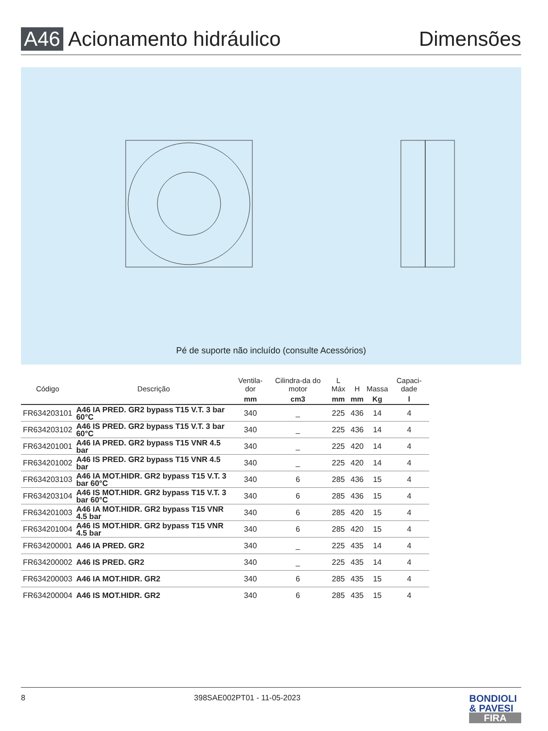A46 Acionamento hidráulico Dimensões
Pé de suporte não incluído (consulte Acessórios)
| Código | Descrição | Ventila-dor | Cilindra-da do motor | L Máx | H | Massa | Capaci-dade |
| --- | --- | --- | --- | --- | --- | --- | --- |
| | | mm | cm3 | mm | mm | Kg | l |
| FR634203101 | A46 IA PRED. GR2 bypass T15 V.T. 3 bar 60°C | 340 | _ | 225 | 436 | 14 | 4 |
| FR634203102 | A46 IS PRED. GR2 bypass T15 V.T. 3 bar 60°C | 340 | _ | 225 | 436 | 14 | 4 |
| FR634201001 | A46 IA PRED. GR2 bypass T15 VNR 4.5 bar | 340 | _ | 225 | 420 | 14 | 4 |
| FR634201002 | A46 IS PRED. GR2 bypass T15 VNR 4.5 bar | 340 | _ | 225 | 420 | 14 | 4 |
| FR634203103 | A46 IA MOT.HIDR. GR2 bypass T15 V.T. 3 bar 60°C | 340 | 6 | 285 | 436 | 15 | 4 |
| FR634203104 | A46 IS MOT.HIDR. GR2 bypass T15 V.T. 3 bar 60°C | 340 | 6 | 285 | 436 | 15 | 4 |
| FR634201003 | A46 IA MOT.HIDR. GR2 bypass T15 VNR 4.5 bar | 340 | 6 | 285 | 420 | 15 | 4 |
| FR634201004 | A46 IS MOT.HIDR. GR2 bypass T15 VNR 4.5 bar | 340 | 6 | 285 | 420 | 15 | 4 |
| FR634200001 | A46 IA PRED. GR2 | 340 | _ | 225 | 435 | 14 | 4 |
| FR634200002 | A46 IS PRED. GR2 | 340 | _ | 225 | 435 | 14 | 4 |
| FR634200003 | A46 IA MOT.HIDR. GR2 | 340 | 6 | 285 | 435 | 15 | 4 |
| FR634200004 | A46 IS MOT.HIDR. GR2 | 340 | 6 | 285 | 435 | 15 | 4 |
8 398SAE002PT01 - 11-05-2023 BONDIOLI
& PAVESI
FIRA